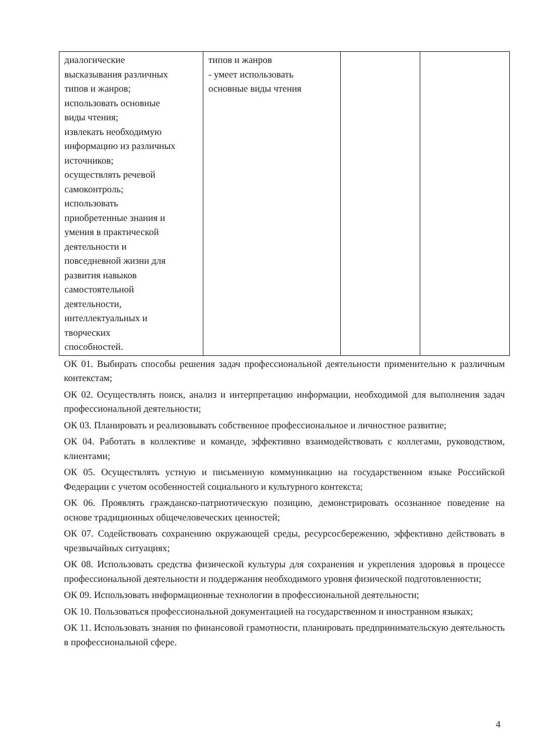| диалогические высказывания различных типов и жанров; использовать основные виды чтения; извлекать необходимую информацию из различных источников; осуществлять речевой самоконтроль; использовать приобретенные знания и умения в практической деятельности и повседневной жизни для развития навыков самостоятельной деятельности, интеллектуальных и творческих способностей. | типов и жанров - умеет использовать основные виды чтения | | |
ОК 01. Выбирать способы решения задач профессиональной деятельности применительно к различным контекстам;
ОК 02. Осуществлять поиск, анализ и интерпретацию информации, необходимой для выполнения задач профессиональной деятельности;
ОК 03. Планировать и реализовывать собственное профессиональное и личностное развитие;
ОК 04. Работать в коллективе и команде, эффективно взаимодействовать с коллегами, руководством, клиентами;
ОК 05. Осуществлять устную и письменную коммуникацию на государственном языке Российской Федерации с учетом особенностей социального и культурного контекста;
ОК 06. Проявлять гражданско-патриотическую позицию, демонстрировать осознанное поведение на основе традиционных общечеловеческих ценностей;
ОК 07. Содействовать сохранению окружающей среды, ресурсосбережению, эффективно действовать в чрезвычайных ситуациях;
ОК 08. Использовать средства физической культуры для сохранения и укрепления здоровья в процессе профессиональной деятельности и поддержания необходимого уровня физической подготовленности;
ОК 09. Использовать информационные технологии в профессиональной деятельности;
ОК 10. Пользоваться профессиональной документацией на государственном и иностранном языках;
ОК 11. Использовать знания по финансовой грамотности, планировать предпринимательскую деятельность в профессиональной сфере.
4